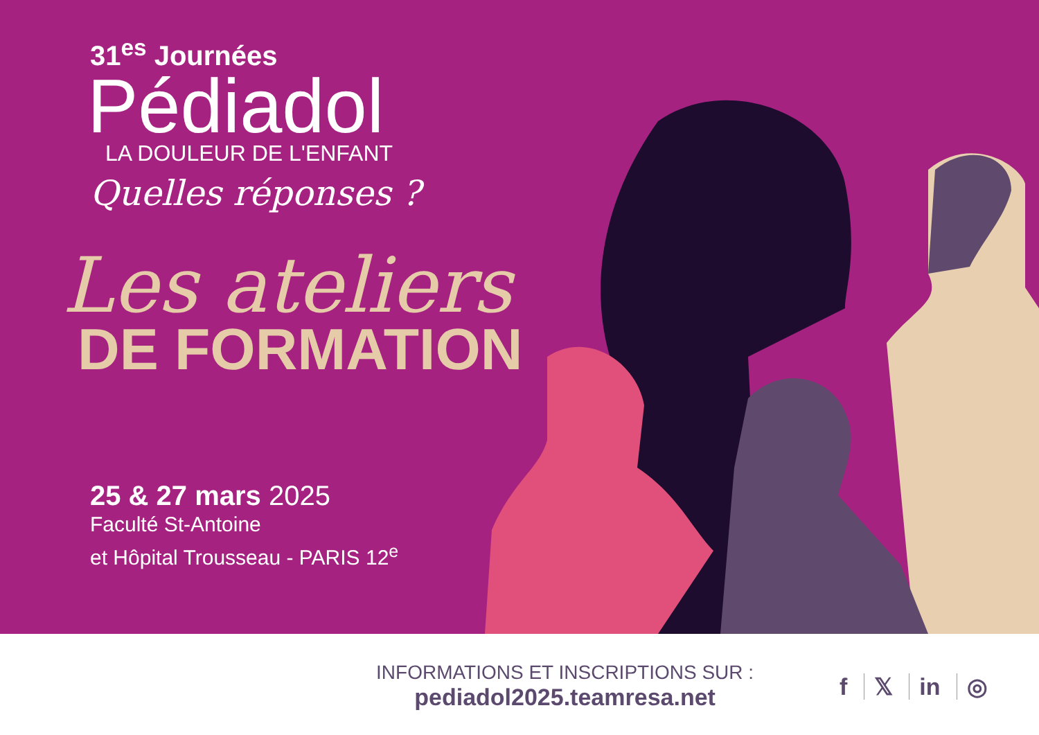31<sup>es</sup> Journées
Pédiadol
LA DOULEUR DE L'ENFANT
Quelles réponses ?
Les ateliers
DE FORMATION
25 & 27 mars 2025
Faculté St-Antoine
et Hôpital Trousseau - PARIS 12<sup>e</sup>
INFORMATIONS ET INSCRIPTIONS SUR :
pediadol2025.teamresa.net
f 𝕏 in ◎